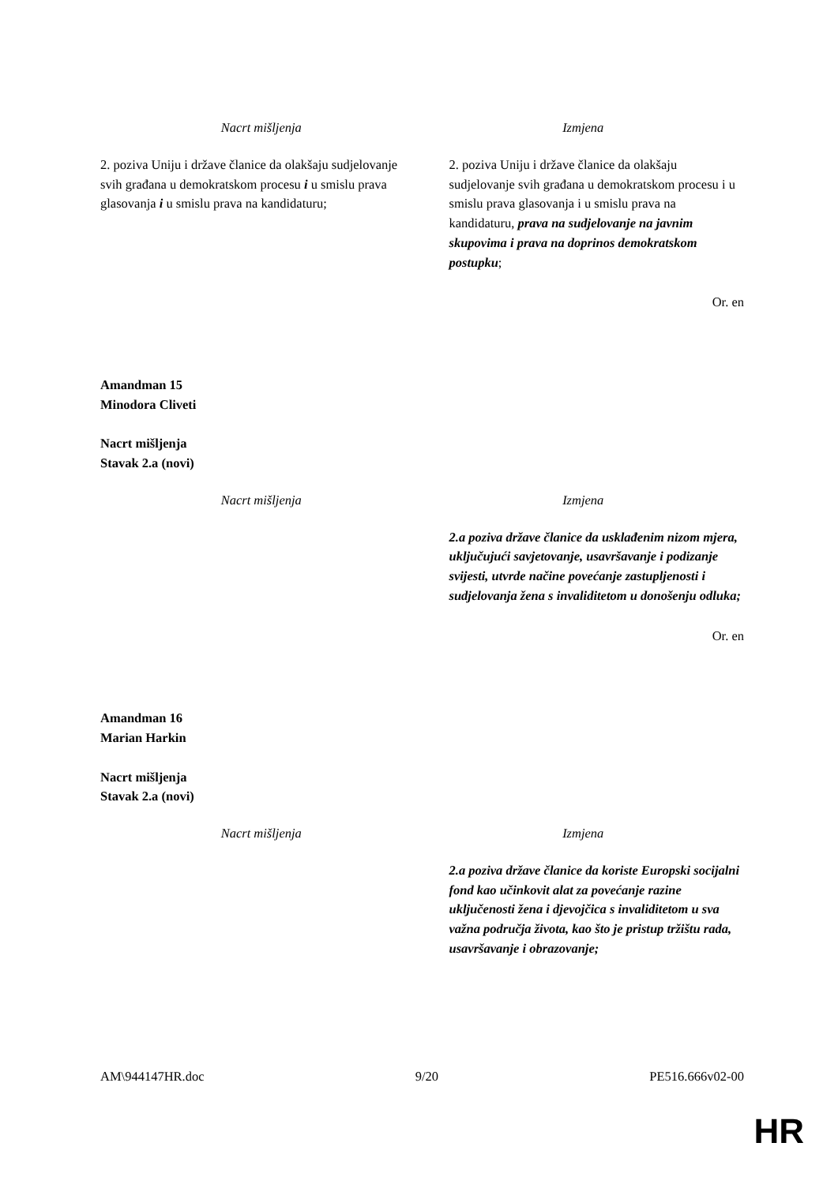| Nacrt mišljenja | Izmjena |
| 2. poziva Uniju i države članice da olakšaju sudjelovanje svih građana u demokratskom procesu i u smislu prava glasovanja i u smislu prava na kandidaturu; | 2. poziva Uniju i države članice da olakšaju sudjelovanje svih građana u demokratskom procesu i u smislu prava glasovanja i u smislu prava na kandidaturu, prava na sudjelovanje na javnim skupovima i prava na doprinos demokratskom postupku ; |
Or. en
Amandman 15
Minodora Cliveti
Nacrt mišljenja
Stavak 2.a (novi)
| Nacrt mišljenja | Izmjena |
| | 2.a poziva države članice da usklađenim nizom mjera, uključujući savjetovanje, usavršavanje i podizanje svijesti, utvrde načine povećanje zastupljenosti i sudjelovanja žena s invaliditetom u donošenju odluka; |
Or. en
Amandman 16
Marian Harkin
Nacrt mišljenja
Stavak 2.a (novi)
| Nacrt mišljenja | Izmjena |
| | 2.a poziva države članice da koriste Europski socijalni fond kao učinkovit alat za povećanje razine uključenosti žena i djevojčica s invaliditetom u sva važna područja života, kao što je pristup tržištu rada, usavršavanje i obrazovanje; |
AM\944147HR.doc 9/20 PE516.666v02-00
HR